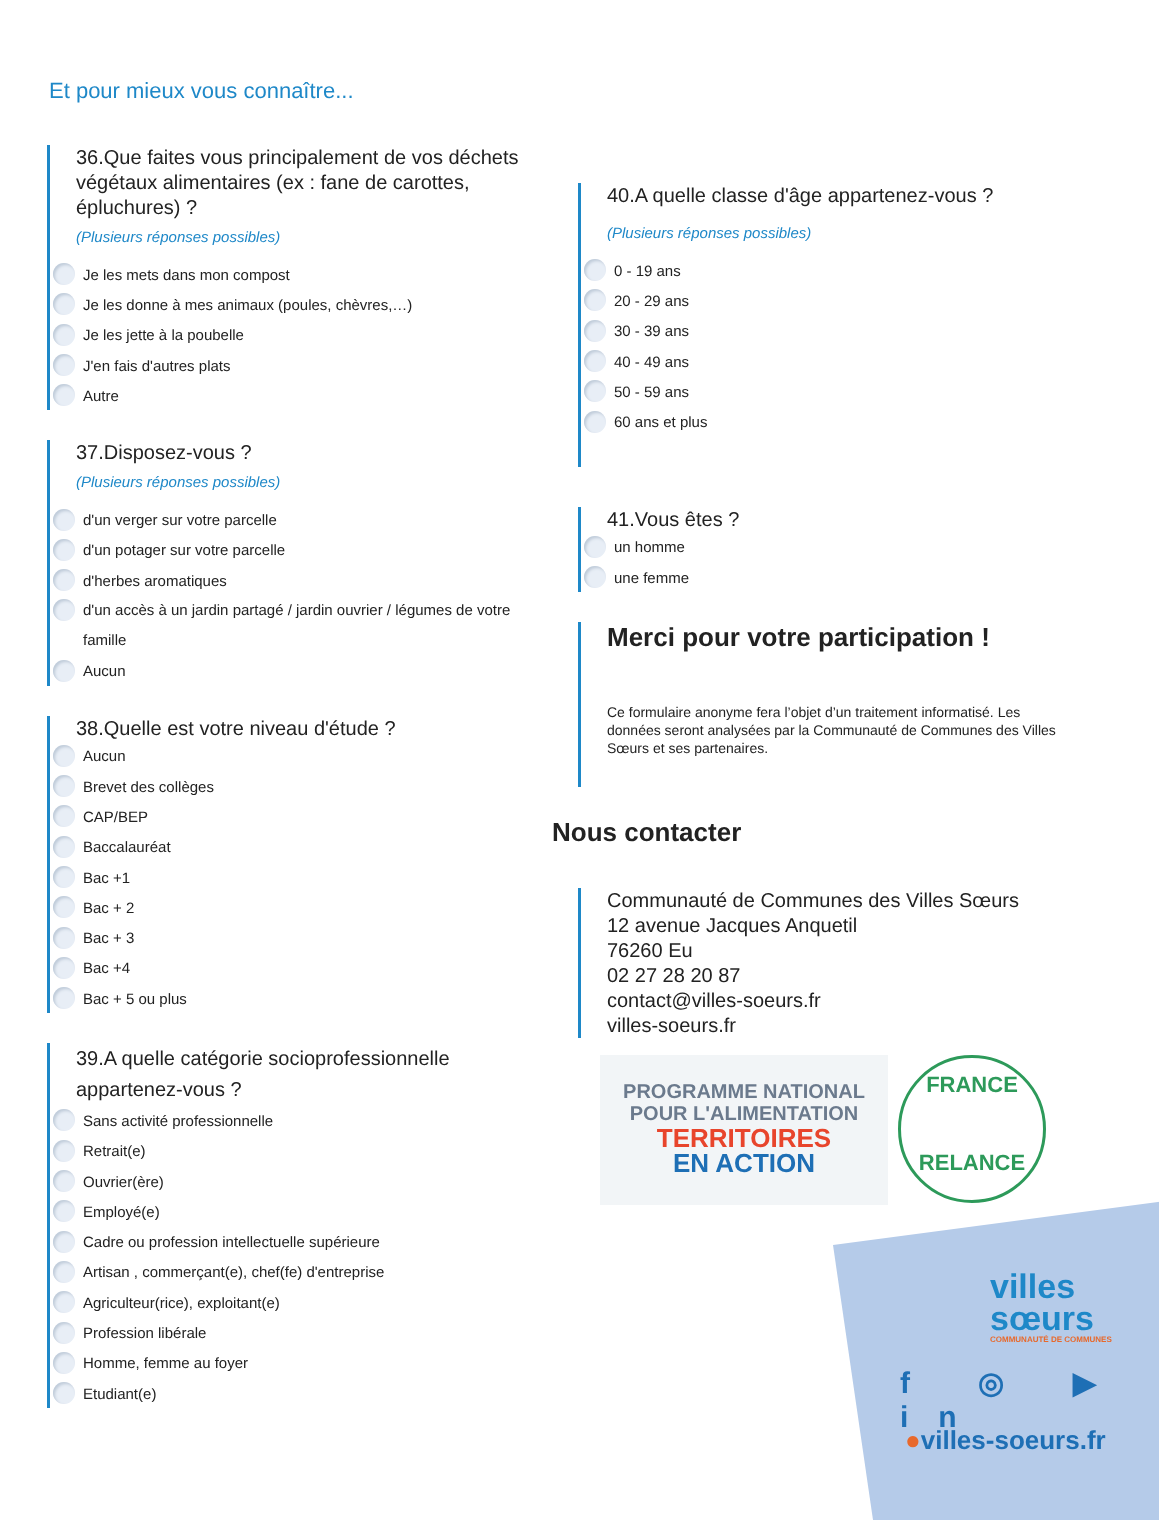Et pour mieux vous connaître...
36.Que faites vous principalement de vos déchets végétaux alimentaires (ex : fane de carottes, épluchures) ?
(Plusieurs réponses possibles)
Je les mets dans mon compost
Je les donne à mes animaux (poules, chèvres,…)
Je les jette à la poubelle
J'en fais d'autres plats
Autre
37.Disposez-vous ?
(Plusieurs réponses possibles)
d'un verger sur votre parcelle
d'un potager sur votre parcelle
d'herbes aromatiques
d'un accès à un jardin partagé / jardin ouvrier / légumes de votre famille
Aucun
38.Quelle est votre niveau d'étude ?
Aucun
Brevet des collèges
CAP/BEP
Baccalauréat
Bac +1
Bac + 2
Bac + 3
Bac +4
Bac + 5 ou plus
39.A quelle catégorie socioprofessionnelle appartenez-vous ?
Sans activité professionnelle
Retrait(e)
Ouvrier(ère)
Employé(e)
Cadre ou profession intellectuelle supérieure
Artisan , commerçant(e), chef(fe) d'entreprise
Agriculteur(rice), exploitant(e)
Profession libérale
Homme, femme au foyer
Etudiant(e)
40.A quelle classe d'âge appartenez-vous ?
(Plusieurs réponses possibles)
0 - 19 ans
20 - 29 ans
30 - 39 ans
40 - 49 ans
50 - 59 ans
60 ans et plus
41.Vous êtes ?
un homme
une femme
Merci pour votre participation !
Ce formulaire anonyme fera l’objet d’un traitement informatisé. Les données seront analysées par la Communauté de Communes des Villes Sœurs et ses partenaires.
Nous contacter
Communauté de Communes des Villes Sœurs
12 avenue Jacques Anquetil
76260 Eu
02 27 28 20 87
contact@villes-soeurs.fr
villes-soeurs.fr
PROGRAMME NATIONAL
POUR L'ALIMENTATION
TERRITOIRES
EN ACTION
FRANCE
RELANCE
villes
sœurs
COMMUNAUTÉ DE COMMUNES
f ◎ ▶ in
●villes-soeurs.fr